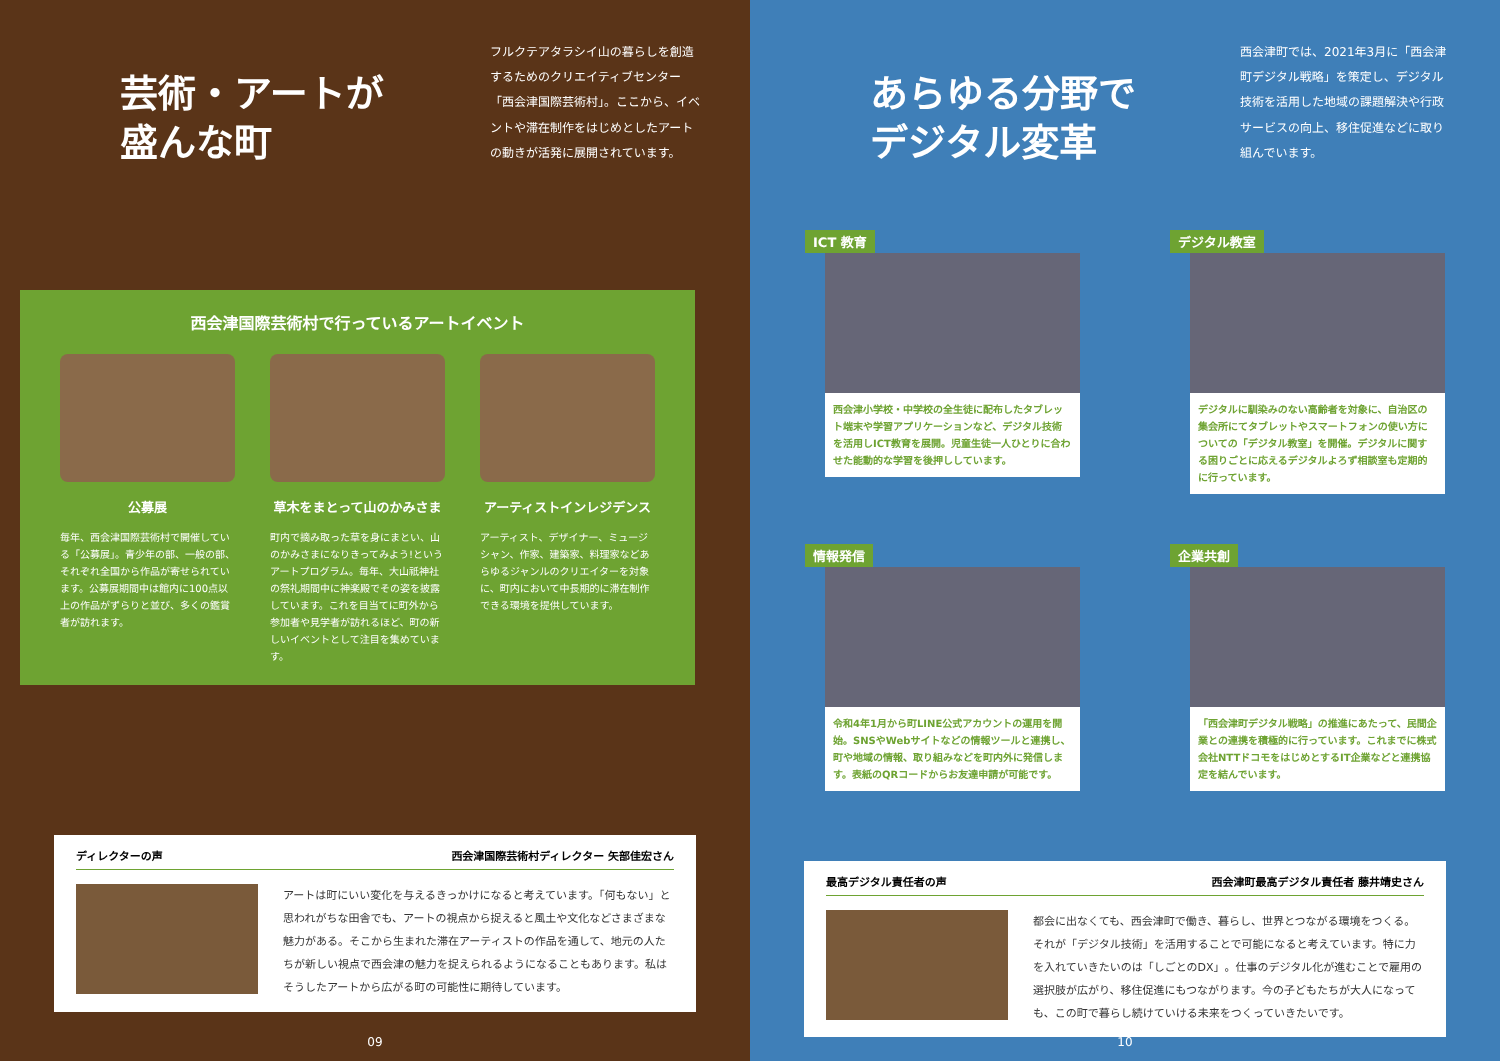芸術・アートが
盛んな町
フルクテアタラシイ山の暮らしを創造するためのクリエイティブセンター「西会津国際芸術村」。ここから、イベントや滞在制作をはじめとしたアートの動きが活発に展開されています。
西会津国際芸術村で行っているアートイベント
公募展
毎年、西会津国際芸術村で開催している「公募展」。青少年の部、一般の部、それぞれ全国から作品が寄せられています。公募展期間中は館内に100点以上の作品がずらりと並び、多くの鑑賞者が訪れます。
草木をまとって山のかみさま
町内で摘み取った草を身にまとい、山のかみさまになりきってみよう!というアートプログラム。毎年、大山祇神社の祭礼期間中に神楽殿でその姿を披露しています。これを目当てに町外から参加者や見学者が訪れるほど、町の新しいイベントとして注目を集めています。
アーティストインレジデンス
アーティスト、デザイナー、ミュージシャン、作家、建築家、料理家などあらゆるジャンルのクリエイターを対象に、町内において中長期的に滞在制作できる環境を提供しています。
ディレクターの声 西会津国際芸術村ディレクター 矢部佳宏さん
アートは町にいい変化を与えるきっかけになると考えています。「何もない」と思われがちな田舎でも、アートの視点から捉えると風土や文化などさまざまな魅力がある。そこから生まれた滞在アーティストの作品を通して、地元の人たちが新しい視点で西会津の魅力を捉えられるようになることもあります。私はそうしたアートから広がる町の可能性に期待しています。
09
あらゆる分野で
デジタル変革
西会津町では、2021年3月に「西会津町デジタル戦略」を策定し、デジタル技術を活用した地域の課題解決や行政サービスの向上、移住促進などに取り組んでいます。
ICT 教育
西会津小学校・中学校の全生徒に配布したタブレット端末や学習アプリケーションなど、デジタル技術を活用しICT教育を展開。児童生徒一人ひとりに合わせた能動的な学習を後押ししています。
デジタル教室
デジタルに馴染みのない高齢者を対象に、自治区の集会所にてタブレットやスマートフォンの使い方についての「デジタル教室」を開催。デジタルに関する困りごとに応えるデジタルよろず相談室も定期的に行っています。
情報発信
令和4年1月から町LINE公式アカウントの運用を開始。SNSやWebサイトなどの情報ツールと連携し、町や地域の情報、取り組みなどを町内外に発信します。表紙のQRコードからお友達申請が可能です。
企業共創
「西会津町デジタル戦略」の推進にあたって、民間企業との連携を積極的に行っています。これまでに株式会社NTTドコモをはじめとするIT企業などと連携協定を結んでいます。
最高デジタル責任者の声 西会津町最高デジタル責任者 藤井靖史さん
都会に出なくても、西会津町で働き、暮らし、世界とつながる環境をつくる。それが「デジタル技術」を活用することで可能になると考えています。特に力を入れていきたいのは「しごとのDX」。仕事のデジタル化が進むことで雇用の選択肢が広がり、移住促進にもつながります。今の子どもたちが大人になっても、この町で暮らし続けていける未来をつくっていきたいです。
10